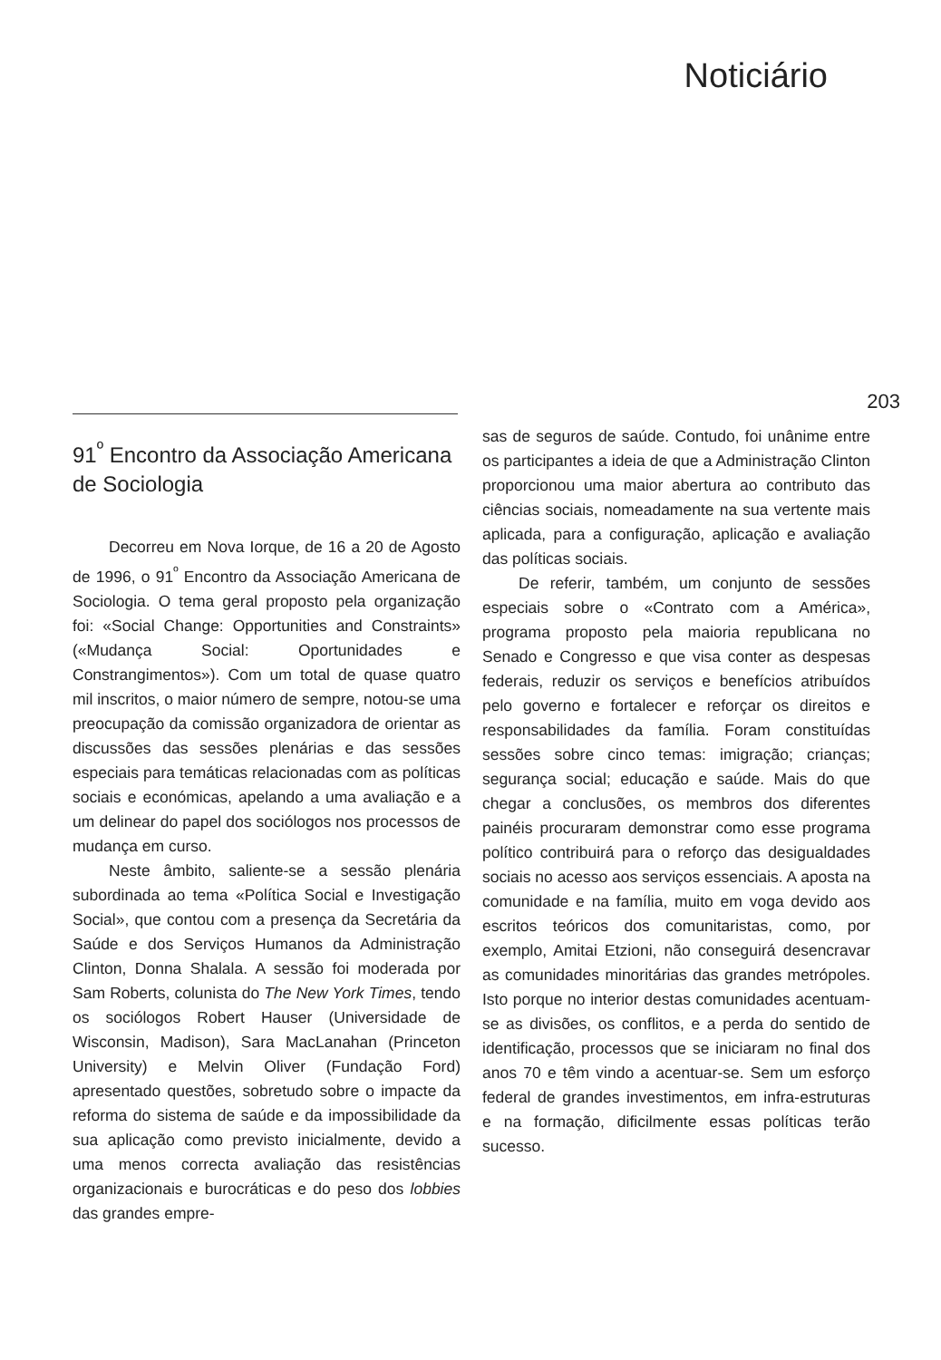Noticiário
203
91<sup>º</sup> Encontro da Associação Americana de Sociologia
Decorreu em Nova Iorque, de 16 a 20 de Agosto de 1996, o 91<sup>º</sup> Encontro da Associação Americana de Sociologia. O tema geral proposto pela organização foi: «Social Change: Opportunities and Constraints» («Mudança Social: Oportunidades e Constrangimentos»). Com um total de quase quatro mil inscritos, o maior número de sempre, notou-se uma preocupação da comissão organizadora de orientar as discussões das sessões plenárias e das sessões especiais para temáticas relacionadas com as políticas sociais e económicas, apelando a uma avaliação e a um delinear do papel dos sociólogos nos processos de mudança em curso.
Neste âmbito, saliente-se a sessão plenária subordinada ao tema «Política Social e Investigação Social», que contou com a presença da Secretária da Saúde e dos Serviços Humanos da Administração Clinton, Donna Shalala. A sessão foi moderada por Sam Roberts, colunista do The New York Times, tendo os sociólogos Robert Hauser (Universidade de Wisconsin, Madison), Sara MacLanahan (Princeton University) e Melvin Oliver (Fundação Ford) apresentado questões, sobretudo sobre o impacte da reforma do sistema de saúde e da impossibilidade da sua aplicação como previsto inicialmente, devido a uma menos correcta avaliação das resistências organizacionais e burocráticas e do peso dos lobbies das grandes empre-
sas de seguros de saúde. Contudo, foi unânime entre os participantes a ideia de que a Administração Clinton proporcionou uma maior abertura ao contributo das ciências sociais, nomeadamente na sua vertente mais aplicada, para a configuração, aplicação e avaliação das políticas sociais.
De referir, também, um conjunto de sessões especiais sobre o «Contrato com a América», programa proposto pela maioria republicana no Senado e Congresso e que visa conter as despesas federais, reduzir os serviços e benefícios atribuídos pelo governo e fortalecer e reforçar os direitos e responsabilidades da família. Foram constituídas sessões sobre cinco temas: imigração; crianças; segurança social; educação e saúde. Mais do que chegar a conclusões, os membros dos diferentes painéis procuraram demonstrar como esse programa político contribuirá para o reforço das desigualdades sociais no acesso aos serviços essenciais. A aposta na comunidade e na família, muito em voga devido aos escritos teóricos dos comunitaristas, como, por exemplo, Amitai Etzioni, não conseguirá desencravar as comunidades minoritárias das grandes metrópoles. Isto porque no interior destas comunidades acentuam-se as divisões, os conflitos, e a perda do sentido de identificação, processos que se iniciaram no final dos anos 70 e têm vindo a acentuar-se. Sem um esforço federal de grandes investimentos, em infra-estruturas e na formação, dificilmente essas políticas terão sucesso.